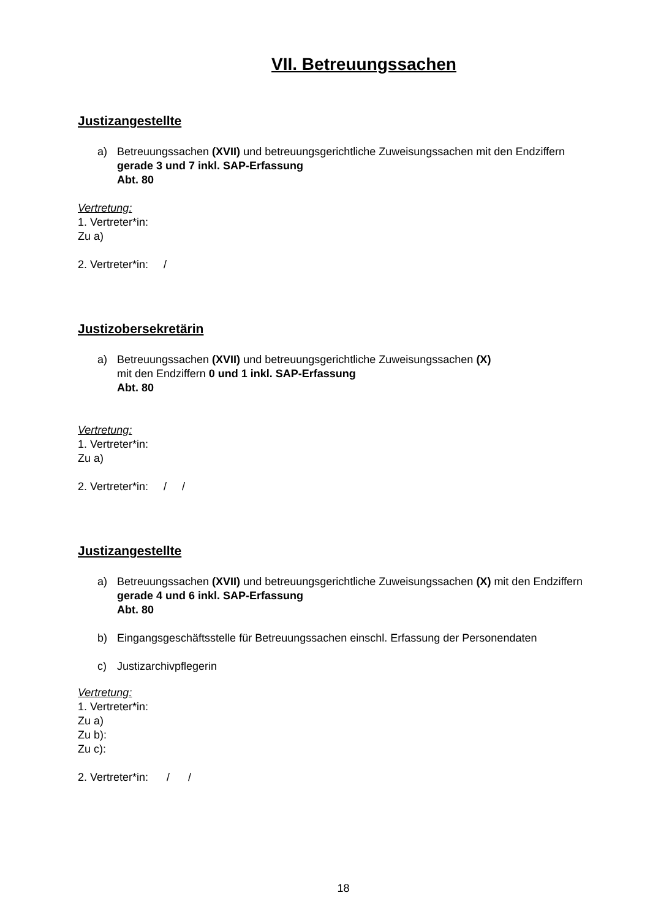VII. Betreuungssachen
Justizangestellte
a) Betreuungssachen (XVII) und betreuungsgerichtliche Zuweisungssachen mit den Endziffern gerade 3 und 7 inkl. SAP-Erfassung
Abt. 80
Vertretung:
1. Vertreter*in:
Zu a)
2. Vertreter*in: /
Justizobersekretärin
a) Betreuungssachen (XVII) und betreuungsgerichtliche Zuweisungssachen (X)
mit den Endziffern 0 und 1 inkl. SAP-Erfassung
Abt. 80
Vertretung:
1. Vertreter*in:
Zu a)
2. Vertreter*in: / /
Justizangestellte
a) Betreuungssachen (XVII) und betreuungsgerichtliche Zuweisungssachen (X) mit den Endziffern gerade 4 und 6 inkl. SAP-Erfassung
Abt. 80
b) Eingangsgeschäftsstelle für Betreuungssachen einschl. Erfassung der Personendaten
c) Justizarchivpflegerin
Vertretung:
1. Vertreter*in:
Zu a)
Zu b):
Zu c):
2. Vertreter*in: / /
18